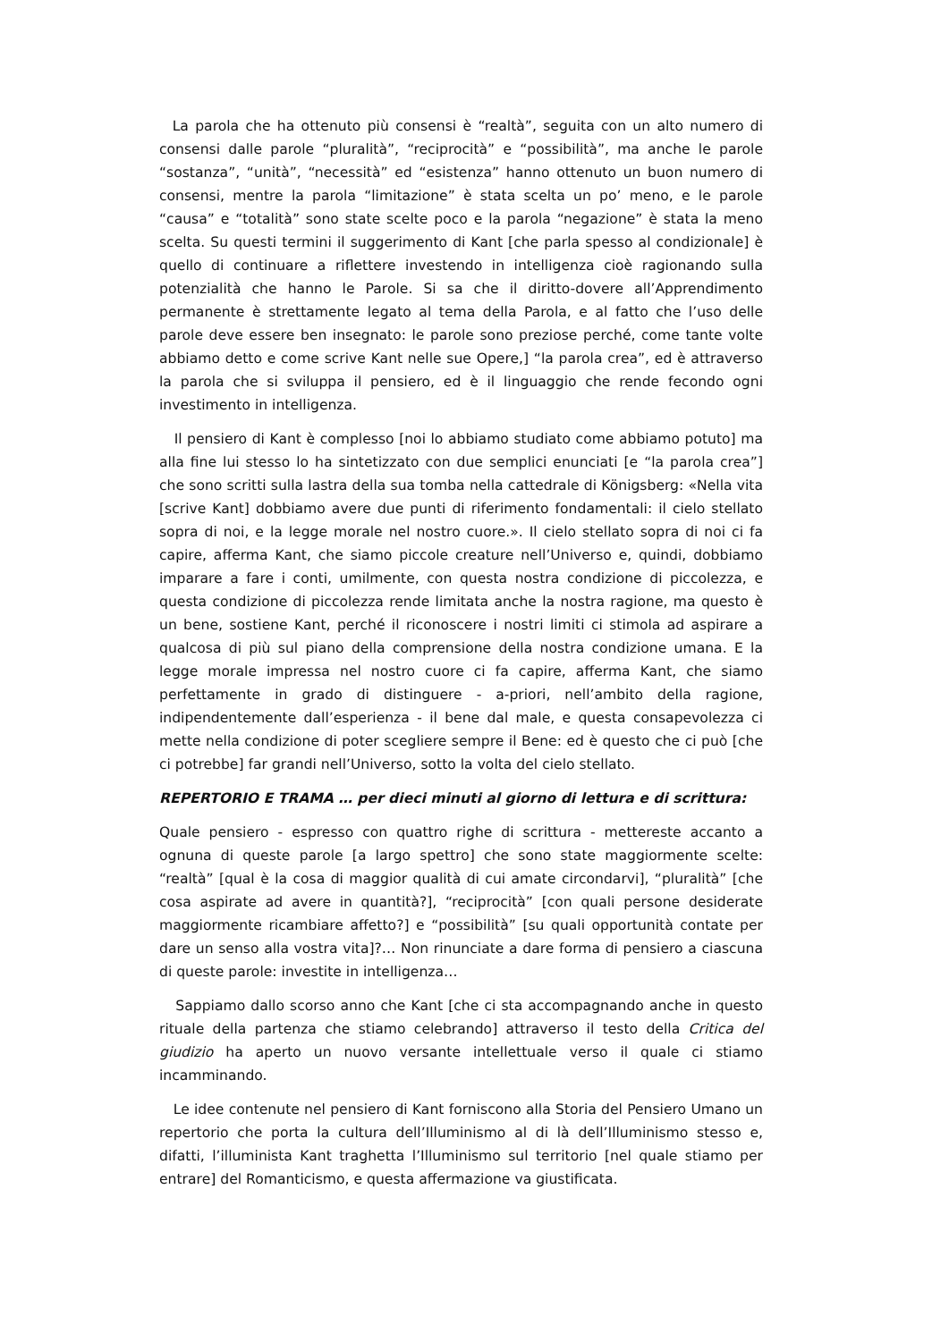La parola che ha ottenuto più consensi è “realtà”, seguita con un alto numero di consensi dalle parole “pluralità”, “reciprocità” e “possibilità”, ma anche le parole “sostanza”, “unità”, “necessità” ed “esistenza” hanno ottenuto un buon numero di consensi, mentre la parola “limitazione” è stata scelta un po’ meno, e le parole “causa” e “totalità” sono state scelte poco e la parola “negazione” è stata la meno scelta. Su questi termini il suggerimento di Kant [che parla spesso al condizionale] è quello di continuare a riflettere investendo in intelligenza cioè ragionando sulla potenzialità che hanno le Parole. Si sa che il diritto-dovere all’Apprendimento permanente è strettamente legato al tema della Parola, e al fatto che l’uso delle parole deve essere ben insegnato: le parole sono preziose perché, come tante volte abbiamo detto e come scrive Kant nelle sue Opere,] “la parola crea”, ed è attraverso la parola che si sviluppa il pensiero, ed è il linguaggio che rende fecondo ogni investimento in intelligenza.
Il pensiero di Kant è complesso [noi lo abbiamo studiato come abbiamo potuto] ma alla fine lui stesso lo ha sintetizzato con due semplici enunciati [e “la parola crea”] che sono scritti sulla lastra della sua tomba nella cattedrale di Königsberg: «Nella vita [scrive Kant] dobbiamo avere due punti di riferimento fondamentali: il cielo stellato sopra di noi, e la legge morale nel nostro cuore.». Il cielo stellato sopra di noi ci fa capire, afferma Kant, che siamo piccole creature nell’Universo e, quindi, dobbiamo imparare a fare i conti, umilmente, con questa nostra condizione di piccolezza, e questa condizione di piccolezza rende limitata anche la nostra ragione, ma questo è un bene, sostiene Kant, perché il riconoscere i nostri limiti ci stimola ad aspirare a qualcosa di più sul piano della comprensione della nostra condizione umana. E la legge morale impressa nel nostro cuore ci fa capire, afferma Kant, che siamo perfettamente in grado di distinguere - a-priori, nell’ambito della ragione, indipendentemente dall’esperienza - il bene dal male, e questa consapevolezza ci mette nella condizione di poter scegliere sempre il Bene: ed è questo che ci può [che ci potrebbe] far grandi nell’Universo, sotto la volta del cielo stellato.
REPERTORIO E TRAMA … per dieci minuti al giorno di lettura e di scrittura:
Quale pensiero - espresso con quattro righe di scrittura - mettereste accanto a ognuna di queste parole [a largo spettro] che sono state maggiormente scelte: “realtà” [qual è la cosa di maggior qualità di cui amate circondarvi], “pluralità” [che cosa aspirate ad avere in quantità?], “reciprocità” [con quali persone desiderate maggiormente ricambiare affetto?] e “possibilità” [su quali opportunità contate per dare un senso alla vostra vita]?… Non rinunciate a dare forma di pensiero a ciascuna di queste parole: investite in intelligenza…
Sappiamo dallo scorso anno che Kant [che ci sta accompagnando anche in questo rituale della partenza che stiamo celebrando] attraverso il testo della Critica del giudizio ha aperto un nuovo versante intellettuale verso il quale ci stiamo incamminando.
Le idee contenute nel pensiero di Kant forniscono alla Storia del Pensiero Umano un repertorio che porta la cultura dell’Illuminismo al di là dell’Illuminismo stesso e, difatti, l’illuminista Kant traghetta l’Illuminismo sul territorio [nel quale stiamo per entrare] del Romanticismo, e questa affermazione va giustificata.